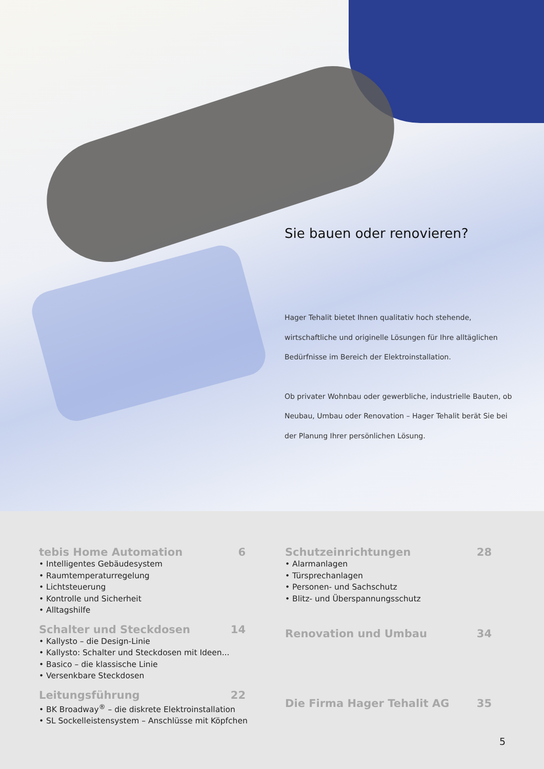Sie bauen oder renovieren?
Hager Tehalit bietet Ihnen qualitativ hoch stehende, wirtschaftliche und originelle Lösungen für Ihre alltäglichen Bedürfnisse im Bereich der Elektroinstallation.
Ob privater Wohnbau oder gewerbliche, industrielle Bauten, ob Neubau, Umbau oder Renovation – Hager Tehalit berät Sie bei der Planung Ihrer persönlichen Lösung.
tebis Home Automation 6
• Intelligentes Gebäudesystem
• Raumtemperaturregelung
• Lichtsteuerung
• Kontrolle und Sicherheit
• Alltagshilfe
Schalter und Steckdosen 14
• Kallysto – die Design-Linie
• Kallysto: Schalter und Steckdosen mit Ideen...
• Basico – die klassische Linie
• Versenkbare Steckdosen
Leitungsführung 22
• BK Broadway<sup>®</sup> – die diskrete Elektroinstallation
• SL Sockelleistensystem – Anschlüsse mit Köpfchen
Schutzeinrichtungen 28
• Alarmanlagen
• Türsprechanlagen
• Personen- und Sachschutz
• Blitz- und Überspannungsschutz
Renovation und Umbau 34
Die Firma Hager Tehalit AG 35
5